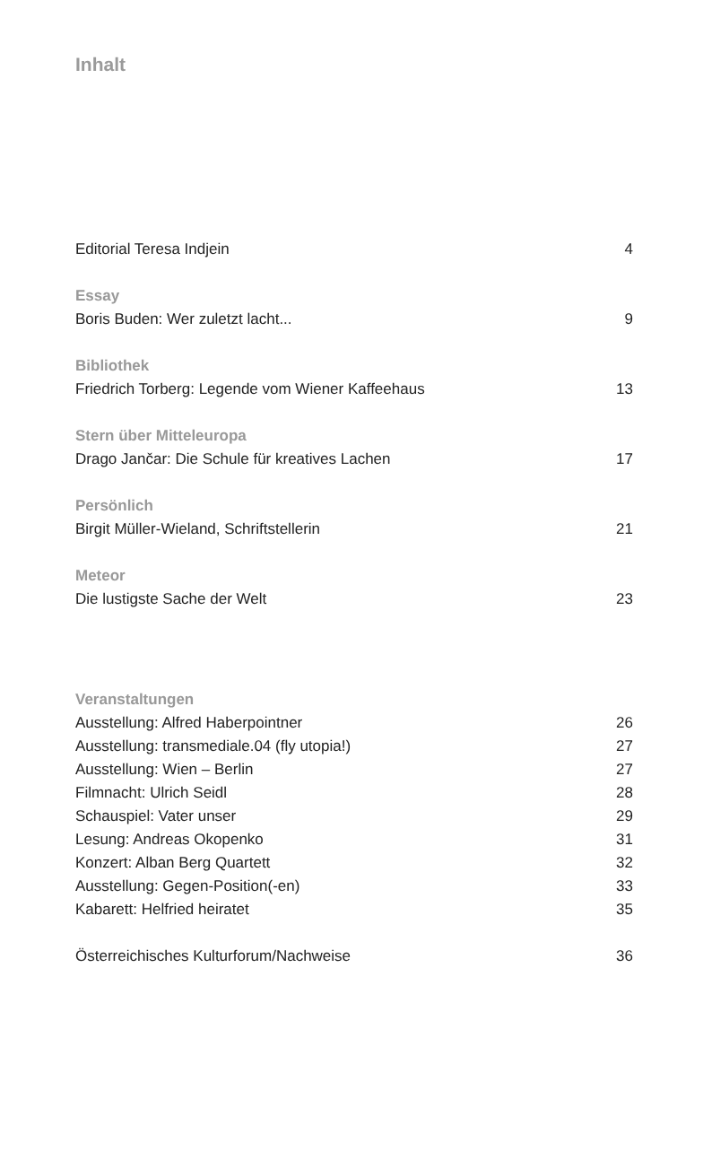Inhalt
Editorial Teresa Indjein 4
Essay
Boris Buden: Wer zuletzt lacht... 9
Bibliothek
Friedrich Torberg: Legende vom Wiener Kaffeehaus 13
Stern über Mitteleuropa
Drago Jančar: Die Schule für kreatives Lachen 17
Persönlich
Birgit Müller-Wieland, Schriftstellerin 21
Meteor
Die lustigste Sache der Welt 23
Veranstaltungen
Ausstellung: Alfred Haberpointner 26
Ausstellung: transmediale.04 (fly utopia!) 27
Ausstellung: Wien – Berlin 27
Filmnacht: Ulrich Seidl 28
Schauspiel: Vater unser 29
Lesung: Andreas Okopenko 31
Konzert: Alban Berg Quartett 32
Ausstellung: Gegen-Position(-en) 33
Kabarett: Helfried heiratet 35
Österreichisches Kulturforum/Nachweise 36